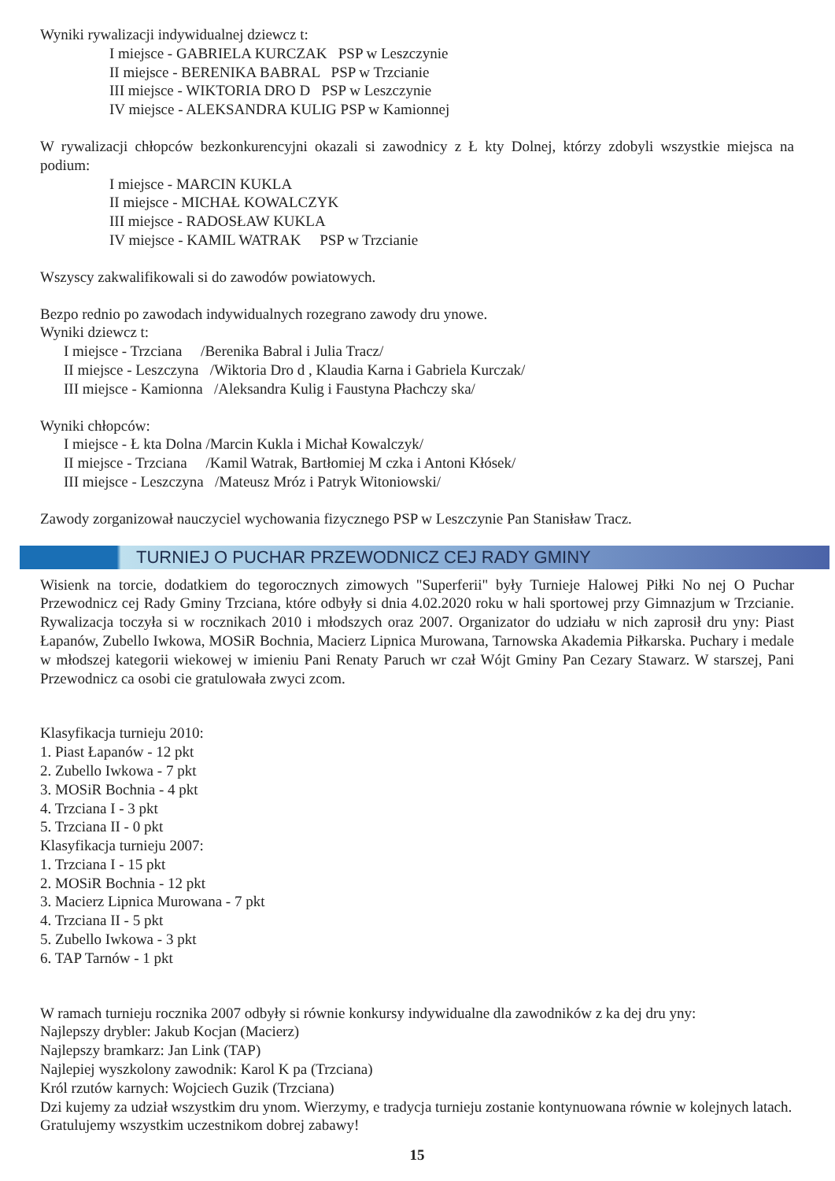Wyniki rywalizacji indywidualnej dziewcz t:
I miejsce - GABRIELA KURCZAK PSP w Leszczynie
II miejsce - BERENIKA BABRAL PSP w Trzcianie
III miejsce - WIKTORIA DRO D PSP w Leszczynie
IV miejsce - ALEKSANDRA KULIG PSP w Kamionnej
W rywalizacji chłopców bezkonkurencyjni okazali si zawodnicy z Ł kty Dolnej, którzy zdobyli wszystkie miejsca na podium:
I miejsce - MARCIN KUKLA
II miejsce - MICHAŁ KOWALCZYK
III miejsce - RADOSŁAW KUKLA
IV miejsce - KAMIL WATRAK PSP w Trzcianie
Wszyscy zakwalifikowali si do zawodów powiatowych.
Bezpo rednio po zawodach indywidualnych rozegrano zawody dru ynowe.
Wyniki dziewcz t:
I miejsce - Trzciana /Berenika Babral i Julia Tracz/
II miejsce - Leszczyna /Wiktoria Dro d , Klaudia Karna i Gabriela Kurczak/
III miejsce - Kamionna /Aleksandra Kulig i Faustyna Płachczy ska/
Wyniki chłopców:
I miejsce - Ł kta Dolna /Marcin Kukla i Michał Kowalczyk/
II miejsce - Trzciana /Kamil Watrak, Bartłomiej M czka i Antoni Kłósek/
III miejsce - Leszczyna /Mateusz Mróz i Patryk Witoniowski/
Zawody zorganizował nauczyciel wychowania fizycznego PSP w Leszczynie Pan Stanisław Tracz.
TURNIEJ O PUCHAR PRZEWODNICZ CEJ RADY GMINY
Wisienk na torcie, dodatkiem do tegorocznych zimowych "Superferii" były Turnieje Halowej Piłki No nej O Puchar Przewodnicz cej Rady Gminy Trzciana, które odbyły si dnia 4.02.2020 roku w hali sportowej przy Gimnazjum w Trzcianie. Rywalizacja toczyła si w rocznikach 2010 i młodszych oraz 2007. Organizator do udziału w nich zaprosił dru yny: Piast Łapanów, Zubello Iwkowa, MOSiR Bochnia, Macierz Lipnica Murowana, Tarnowska Akademia Piłkarska. Puchary i medale w młodszej kategorii wiekowej w imieniu Pani Renaty Paruch wr czał Wójt Gminy Pan Cezary Stawarz. W starszej, Pani Przewodnicz ca osobi cie gratulowała zwyci zcom.
Klasyfikacja turnieju 2010:
1. Piast Łapanów - 12 pkt
2. Zubello Iwkowa - 7 pkt
3. MOSiR Bochnia - 4 pkt
4. Trzciana I - 3 pkt
5. Trzciana II - 0 pkt
Klasyfikacja turnieju 2007:
1. Trzciana I - 15 pkt
2. MOSiR Bochnia - 12 pkt
3. Macierz Lipnica Murowana - 7 pkt
4. Trzciana II - 5 pkt
5. Zubello Iwkowa - 3 pkt
6. TAP Tarnów - 1 pkt
W ramach turnieju rocznika 2007 odbyły si równie konkursy indywidualne dla zawodników z ka dej dru yny:
Najlepszy drybler: Jakub Kocjan (Macierz)
Najlepszy bramkarz: Jan Link (TAP)
Najlepiej wyszkolony zawodnik: Karol K pa (Trzciana)
Król rzutów karnych: Wojciech Guzik (Trzciana)
Dzi kujemy za udział wszystkim dru ynom. Wierzymy, e tradycja turnieju zostanie kontynuowana równie w kolejnych latach.
Gratulujemy wszystkim uczestnikom dobrej zabawy!
15